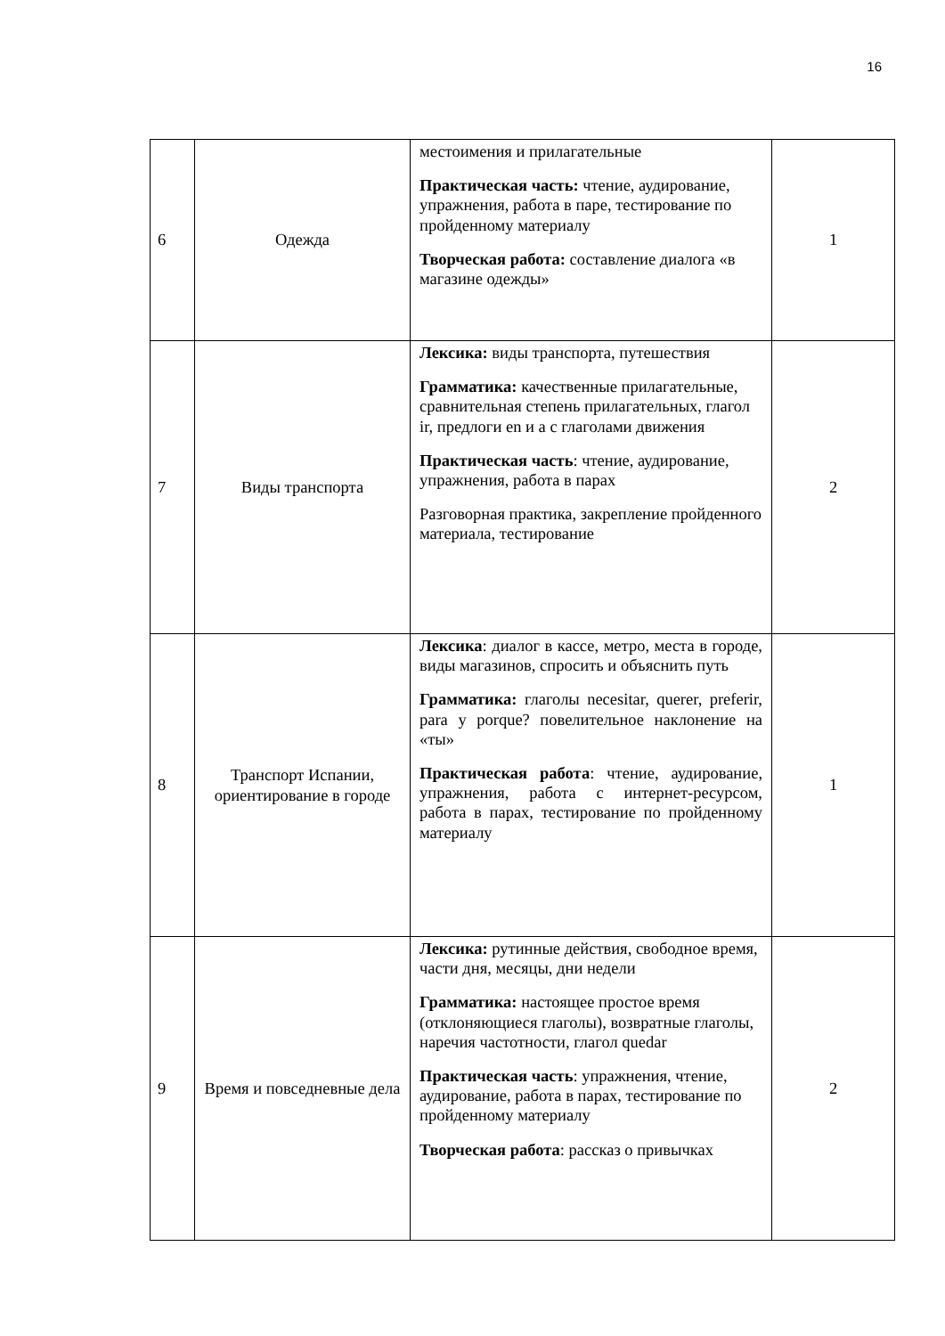16
| 6 | Одежда | местоимения и прилагательные Практическая часть: чтение, аудирование, упражнения, работа в паре, тестирование по пройденному материалу Творческая работа: составление диалога «в магазине одежды» | 1 |
| 7 | Виды транспорта | Лексика: виды транспорта, путешествия Грамматика: качественные прилагательные, сравнительная степень прилагательных, глагол ir, предлоги en и a с глаголами движения Практическая часть : чтение, аудирование, упражнения, работа в парах Разговорная практика, закрепление пройденного материала, тестирование | 2 |
| 8 | Транспорт Испании, ориентирование в городе | Лексика : диалог в кассе, метро, места в городе, виды магазинов, спросить и объяснить путь Грамматика: глаголы necesitar, querer, preferir, para y porque? повелительное наклонение на «ты» Практическая работа : чтение, аудирование, упражнения, работа с интернет-ресурсом, работа в парах, тестирование по пройденному материалу | 1 |
| 9 | Время и повседневные дела | Лексика: рутинные действия, свободное время, части дня, месяцы, дни недели Грамматика: настоящее простое время (отклоняющиеся глаголы), возвратные глаголы, наречия частотности, глагол quedar Практическая часть : упражнения, чтение, аудирование, работа в парах, тестирование по пройденному материалу Творческая работа : рассказ о привычках | 2 |